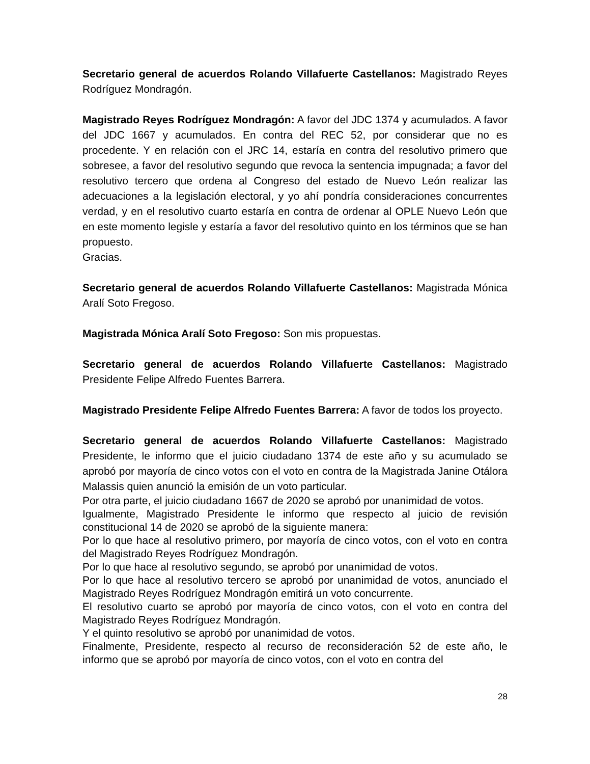Secretario general de acuerdos Rolando Villafuerte Castellanos: Magistrado Reyes Rodríguez Mondragón.
Magistrado Reyes Rodríguez Mondragón: A favor del JDC 1374 y acumulados. A favor del JDC 1667 y acumulados. En contra del REC 52, por considerar que no es procedente. Y en relación con el JRC 14, estaría en contra del resolutivo primero que sobresee, a favor del resolutivo segundo que revoca la sentencia impugnada; a favor del resolutivo tercero que ordena al Congreso del estado de Nuevo León realizar las adecuaciones a la legislación electoral, y yo ahí pondría consideraciones concurrentes verdad, y en el resolutivo cuarto estaría en contra de ordenar al OPLE Nuevo León que en este momento legisle y estaría a favor del resolutivo quinto en los términos que se han propuesto.
Gracias.
Secretario general de acuerdos Rolando Villafuerte Castellanos: Magistrada Mónica Aralí Soto Fregoso.
Magistrada Mónica Aralí Soto Fregoso: Son mis propuestas.
Secretario general de acuerdos Rolando Villafuerte Castellanos: Magistrado Presidente Felipe Alfredo Fuentes Barrera.
Magistrado Presidente Felipe Alfredo Fuentes Barrera: A favor de todos los proyecto.
Secretario general de acuerdos Rolando Villafuerte Castellanos: Magistrado Presidente, le informo que el juicio ciudadano 1374 de este año y su acumulado se aprobó por mayoría de cinco votos con el voto en contra de la Magistrada Janine Otálora Malassis quien anunció la emisión de un voto particular.
Por otra parte, el juicio ciudadano 1667 de 2020 se aprobó por unanimidad de votos.
Igualmente, Magistrado Presidente le informo que respecto al juicio de revisión constitucional 14 de 2020 se aprobó de la siguiente manera:
Por lo que hace al resolutivo primero, por mayoría de cinco votos, con el voto en contra del Magistrado Reyes Rodríguez Mondragón.
Por lo que hace al resolutivo segundo, se aprobó por unanimidad de votos.
Por lo que hace al resolutivo tercero se aprobó por unanimidad de votos, anunciado el Magistrado Reyes Rodríguez Mondragón emitirá un voto concurrente.
El resolutivo cuarto se aprobó por mayoría de cinco votos, con el voto en contra del Magistrado Reyes Rodríguez Mondragón.
Y el quinto resolutivo se aprobó por unanimidad de votos.
Finalmente, Presidente, respecto al recurso de reconsideración 52 de este año, le informo que se aprobó por mayoría de cinco votos, con el voto en contra del
28